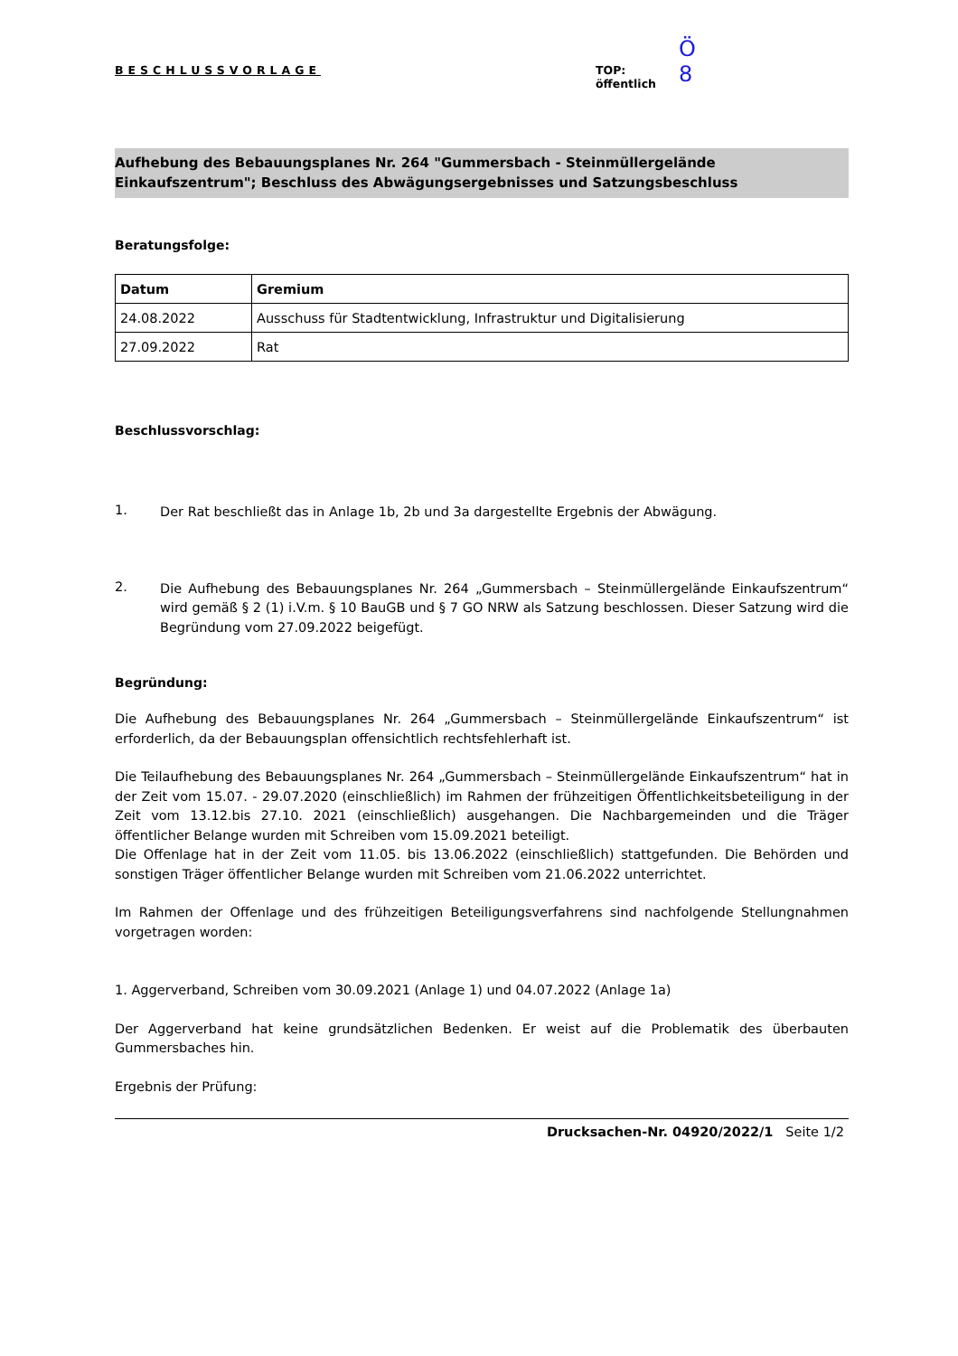BESCHLUSSVORLAGE
Ö 8
TOP:
öffentlich
Aufhebung des Bebauungsplanes Nr. 264 "Gummersbach - Steinmüllergelände Einkaufszentrum"; Beschluss des Abwägungsergebnisses und Satzungsbeschluss
Beratungsfolge:
| Datum | Gremium |
| --- | --- |
| 24.08.2022 | Ausschuss für Stadtentwicklung, Infrastruktur und Digitalisierung |
| 27.09.2022 | Rat |
Beschlussvorschlag:
1.
Der Rat beschließt das in Anlage 1b, 2b und 3a dargestellte Ergebnis der Abwägung.
2.
Die Aufhebung des Bebauungsplanes Nr. 264 „Gummersbach – Steinmüllergelände Einkaufszentrum“ wird gemäß § 2 (1) i.V.m. § 10 BauGB und § 7 GO NRW als Satzung beschlossen. Dieser Satzung wird die Begründung vom 27.09.2022 beigefügt.
Begründung:
Die Aufhebung des Bebauungsplanes Nr. 264 „Gummersbach – Steinmüllergelände Einkaufszentrum“ ist erforderlich, da der Bebauungsplan offensichtlich rechtsfehlerhaft ist.
Die Teilaufhebung des Bebauungsplanes Nr. 264 „Gummersbach – Steinmüllergelände Einkaufszentrum“ hat in der Zeit vom 15.07. - 29.07.2020 (einschließlich) im Rahmen der frühzeitigen Öffentlichkeitsbeteiligung in der Zeit vom 13.12.bis 27.10. 2021 (einschließlich) ausgehangen. Die Nachbargemeinden und die Träger öffentlicher Belange wurden mit Schreiben vom 15.09.2021 beteiligt.
Die Offenlage hat in der Zeit vom 11.05. bis 13.06.2022 (einschließlich) stattgefunden. Die Behörden und sonstigen Träger öffentlicher Belange wurden mit Schreiben vom 21.06.2022 unterrichtet.
Im Rahmen der Offenlage und des frühzeitigen Beteiligungsverfahrens sind nachfolgende Stellungnahmen vorgetragen worden:
1. Aggerverband, Schreiben vom 30.09.2021 (Anlage 1) und 04.07.2022 (Anlage 1a)
Der Aggerverband hat keine grundsätzlichen Bedenken. Er weist auf die Problematik des überbauten Gummersbaches hin.
Ergebnis der Prüfung:
Drucksachen-Nr. 04920/2022/1 Seite 1/2